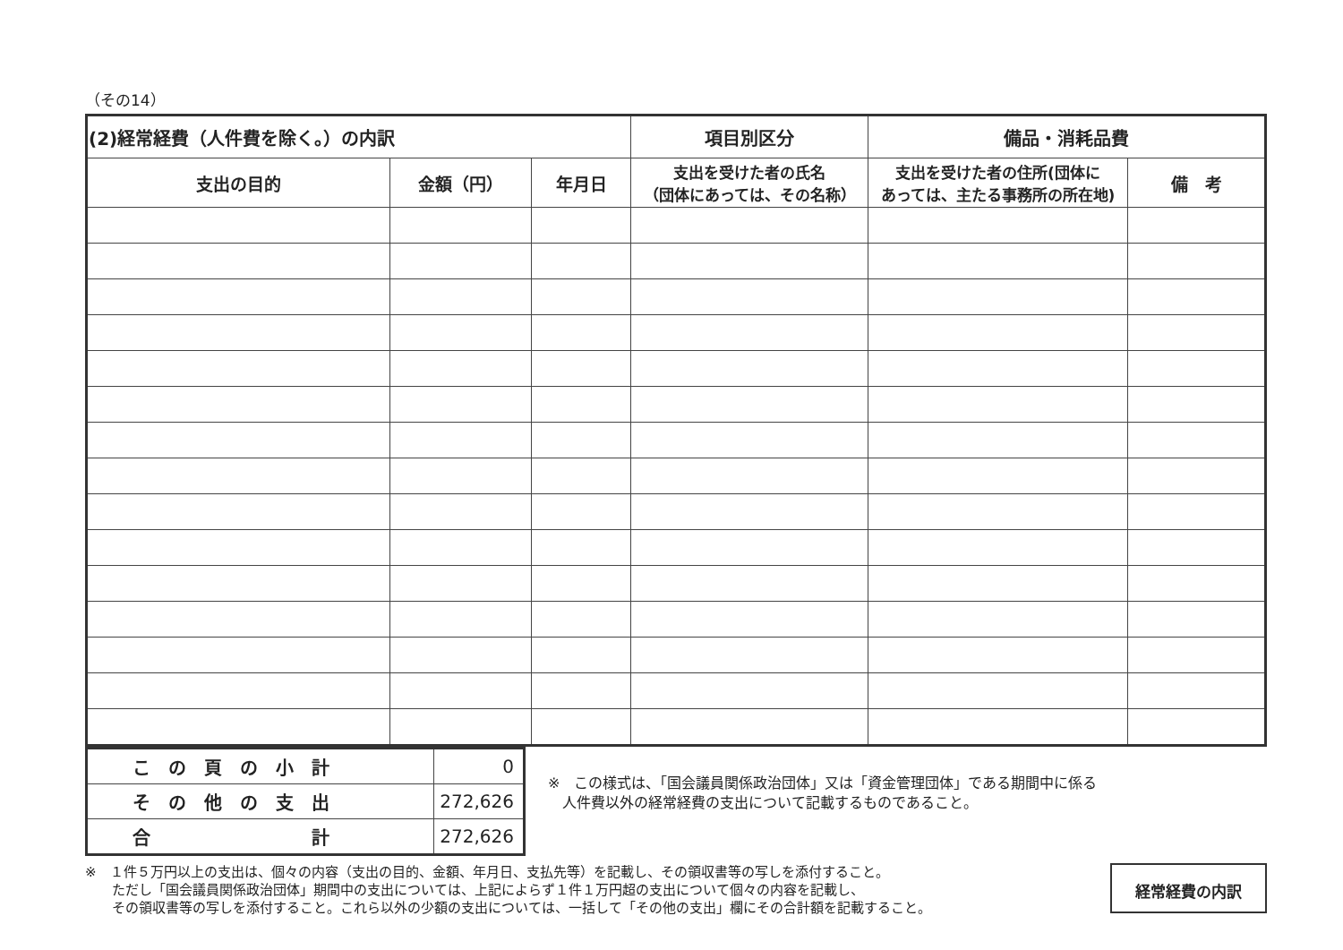（その14）
| (2)経常経費（人件費を除く。）の内訳 | | | 項目別区分 | 備品・消耗品費 | |
| 支出の目的 | 金額（円） | 年月日 | 支出を受けた者の氏名 （団体にあっては、その名称） | 支出を受けた者の住所(団体に あっては、主たる事務所の所在地) | 備 考 |
| こ の 頁 の 小 計 | 0 |
| そ の 他 の 支 出 | 272,626 |
| 合 計 | 272,626 |
※　この様式は、「国会議員関係政治団体」又は「資金管理団体」である期間中に係る
　人件費以外の経常経費の支出について記載するものであること。
※　１件５万円以上の支出は、個々の内容（支出の目的、金額、年月日、支払先等）を記載し、その領収書等の写しを添付すること。
　　ただし「国会議員関係政治団体」期間中の支出については、上記によらず１件１万円超の支出について個々の内容を記載し、
　　その領収書等の写しを添付すること。これら以外の少額の支出については、一括して「その他の支出」欄にその合計額を記載すること。
経常経費の内訳